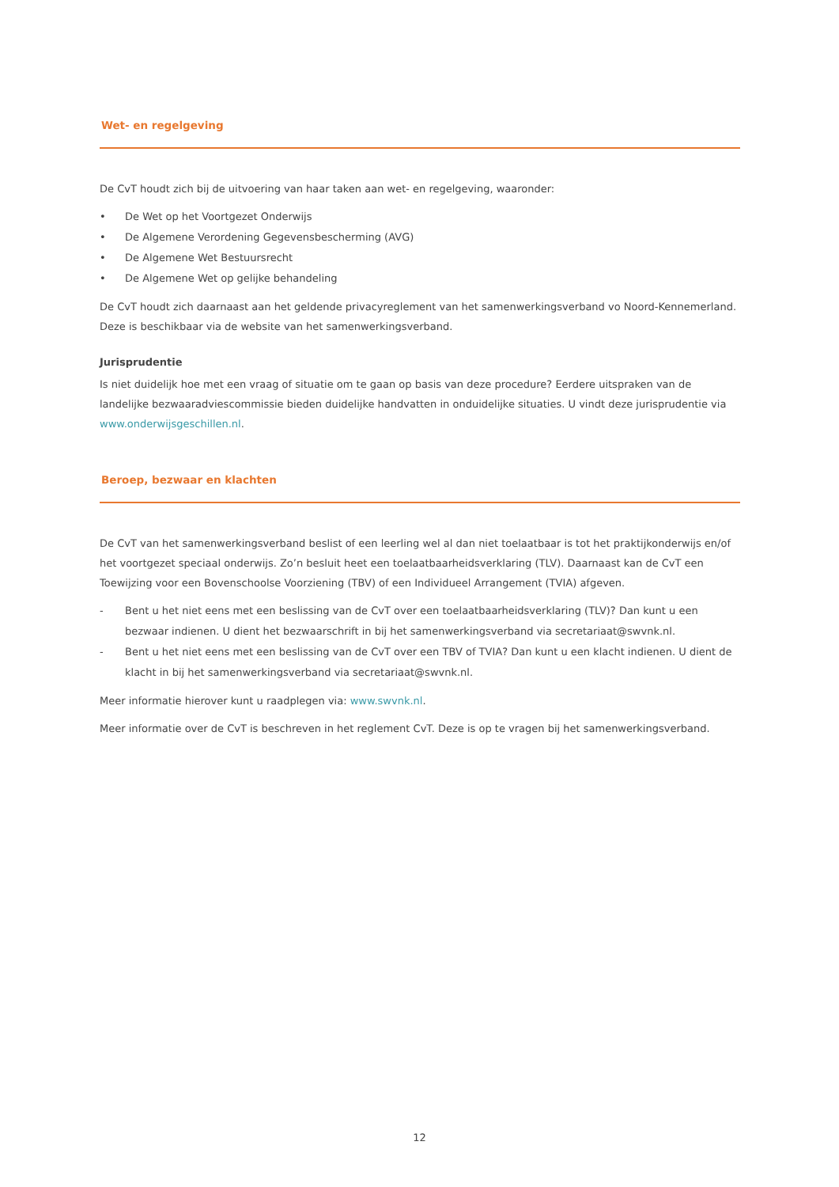Wet- en regelgeving
De CvT houdt zich bij de uitvoering van haar taken aan wet- en regelgeving, waaronder:
• De Wet op het Voortgezet Onderwijs
• De Algemene Verordening Gegevensbescherming (AVG)
• De Algemene Wet Bestuursrecht
• De Algemene Wet op gelijke behandeling
De CvT houdt zich daarnaast aan het geldende privacyreglement van het samenwerkingsverband vo Noord-Kennemerland. Deze is beschikbaar via de website van het samenwerkingsverband.
Jurisprudentie
Is niet duidelijk hoe met een vraag of situatie om te gaan op basis van deze procedure? Eerdere uitspraken van de landelijke bezwaaradviescommissie bieden duidelijke handvatten in onduidelijke situaties. U vindt deze jurisprudentie via www.onderwijsgeschillen.nl.
Beroep, bezwaar en klachten
De CvT van het samenwerkingsverband beslist of een leerling wel al dan niet toelaatbaar is tot het praktijkonderwijs en/of het voortgezet speciaal onderwijs. Zo’n besluit heet een toelaatbaarheidsverklaring (TLV). Daarnaast kan de CvT een Toewijzing voor een Bovenschoolse Voorziening (TBV) of een Individueel Arrangement (TVIA) afgeven.
- Bent u het niet eens met een beslissing van de CvT over een toelaatbaarheidsverklaring (TLV)? Dan kunt u een bezwaar indienen. U dient het bezwaarschrift in bij het samenwerkingsverband via secretariaat@swvnk.nl.
- Bent u het niet eens met een beslissing van de CvT over een TBV of TVIA? Dan kunt u een klacht indienen. U dient de klacht in bij het samenwerkingsverband via secretariaat@swvnk.nl.
Meer informatie hierover kunt u raadplegen via: www.swvnk.nl.
Meer informatie over de CvT is beschreven in het reglement CvT. Deze is op te vragen bij het samenwerkingsverband.
12